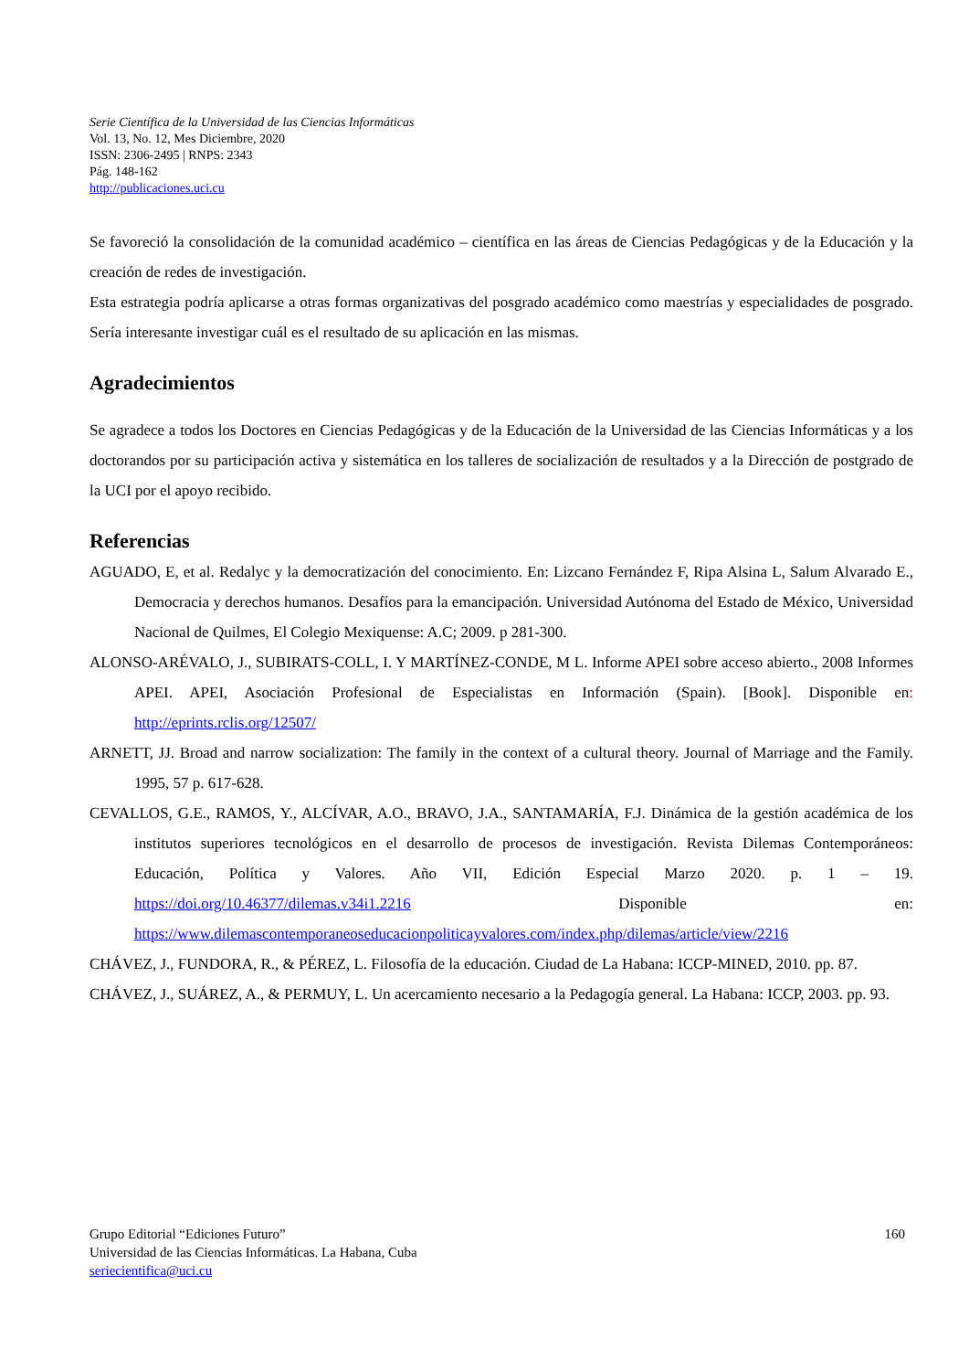Serie Científica de la Universidad de las Ciencias Informáticas
Vol. 13, No. 12, Mes Diciembre, 2020
ISSN: 2306-2495 | RNPS: 2343
Pág. 148-162
http://publicaciones.uci.cu
Se favoreció la consolidación de la comunidad académico – científica en las áreas de Ciencias Pedagógicas y de la Educación y la creación de redes de investigación.
Esta estrategia podría aplicarse a otras formas organizativas del posgrado académico como maestrías y especialidades de posgrado. Sería interesante investigar cuál es el resultado de su aplicación en las mismas.
Agradecimientos
Se agradece a todos los Doctores en Ciencias Pedagógicas y de la Educación de la Universidad de las Ciencias Informáticas y a los doctorandos por su participación activa y sistemática en los talleres de socialización de resultados y a la Dirección de postgrado de la UCI por el apoyo recibido.
Referencias
AGUADO, E, et al. Redalyc y la democratización del conocimiento. En: Lizcano Fernández F, Ripa Alsina L, Salum Alvarado E., Democracia y derechos humanos. Desafíos para la emancipación. Universidad Autónoma del Estado de México, Universidad Nacional de Quilmes, El Colegio Mexiquense: A.C; 2009. p 281-300.
ALONSO-ARÉVALO, J., SUBIRATS-COLL, I. Y MARTÍNEZ-CONDE, M L. Informe APEI sobre acceso abierto., 2008 Informes APEI. APEI, Asociación Profesional de Especialistas en Información (Spain). [Book]. Disponible en: http://eprints.rclis.org/12507/
ARNETT, JJ. Broad and narrow socialization: The family in the context of a cultural theory. Journal of Marriage and the Family. 1995, 57 p. 617-628.
CEVALLOS, G.E., RAMOS, Y., ALCÍVAR, A.O., BRAVO, J.A., SANTAMARÍA, F.J. Dinámica de la gestión académica de los institutos superiores tecnológicos en el desarrollo de procesos de investigación. Revista Dilemas Contemporáneos: Educación, Política y Valores. Año VII, Edición Especial Marzo 2020. p. 1 – 19. https://doi.org/10.46377/dilemas.v34i1.2216 Disponible en: https://www.dilemascontemporaneoseducacionpoliticayvalores.com/index.php/dilemas/article/view/2216
CHÁVEZ, J., FUNDORA, R., & PÉREZ, L. Filosofía de la educación. Ciudad de La Habana: ICCP-MINED, 2010. pp. 87.
CHÁVEZ, J., SUÁREZ, A., & PERMUY, L. Un acercamiento necesario a la Pedagogía general. La Habana: ICCP, 2003. pp. 93.
160 Grupo Editorial “Ediciones Futuro”
Universidad de las Ciencias Informáticas. La Habana, Cuba
seriecientifica@uci.cu